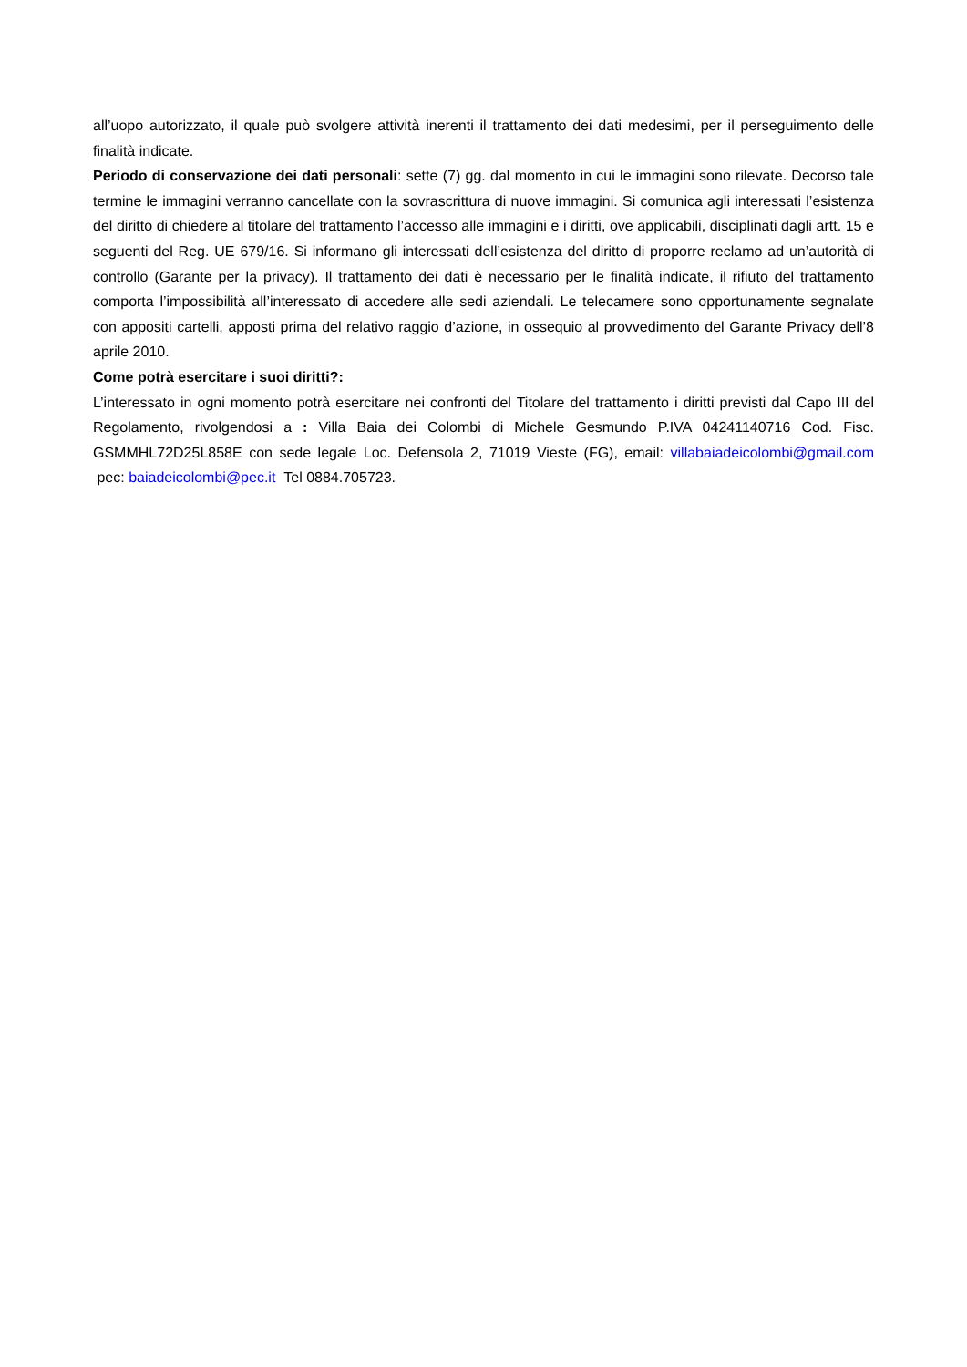all’uopo autorizzato, il quale può svolgere attività inerenti il trattamento dei dati medesimi, per il perseguimento delle finalità indicate.
Periodo di conservazione dei dati personali: sette (7) gg. dal momento in cui le immagini sono rilevate. Decorso tale termine le immagini verranno cancellate con la sovrascrittura di nuove immagini. Si comunica agli interessati l’esistenza del diritto di chiedere al titolare del trattamento l’accesso alle immagini e i diritti, ove applicabili, disciplinati dagli artt. 15 e seguenti del Reg. UE 679/16. Si informano gli interessati dell’esistenza del diritto di proporre reclamo ad un’autorità di controllo (Garante per la privacy). Il trattamento dei dati è necessario per le finalità indicate, il rifiuto del trattamento comporta l’impossibilità all’interessato di accedere alle sedi aziendali. Le telecamere sono opportunamente segnalate con appositi cartelli, apposti prima del relativo raggio d’azione, in ossequio al provvedimento del Garante Privacy dell’8 aprile 2010.
Come potrà esercitare i suoi diritti?:
L’interessato in ogni momento potrà esercitare nei confronti del Titolare del trattamento i diritti previsti dal Capo III del Regolamento, rivolgendosi a : Villa Baia dei Colombi di Michele Gesmundo P.IVA 04241140716 Cod. Fisc. GSMMHL72D25L858E con sede legale Loc. Defensola 2, 71019 Vieste (FG), email: villabaiadeicolombi@gmail.com pec: baiadeicolombi@pec.it Tel 0884.705723.